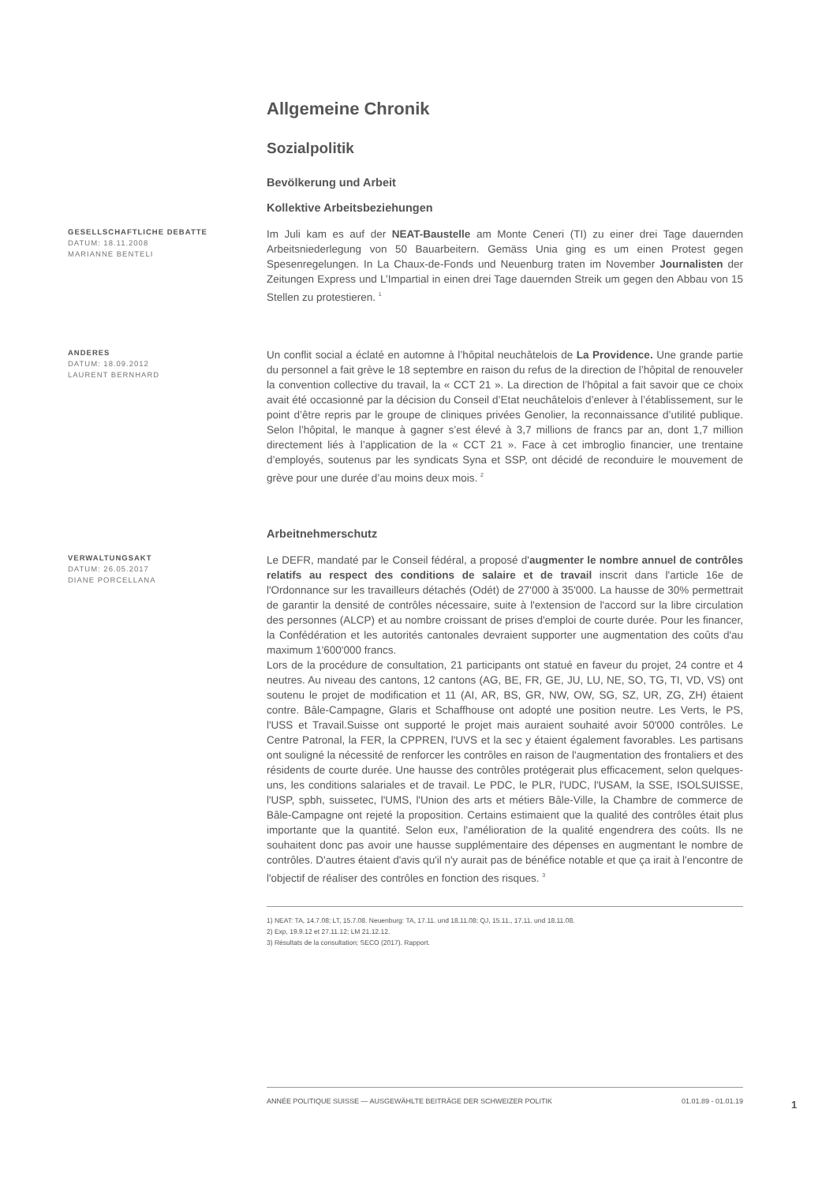Allgemeine Chronik
Sozialpolitik
Bevölkerung und Arbeit
Kollektive Arbeitsbeziehungen
GESELLSCHAFTLICHE DEBATTE
DATUM: 18.11.2008
MARIANNE BENTELI
Im Juli kam es auf der NEAT-Baustelle am Monte Ceneri (TI) zu einer drei Tage dauernden Arbeitsniederlegung von 50 Bauarbeitern. Gemäss Unia ging es um einen Protest gegen Spesenregelungen. In La Chaux-de-Fonds und Neuenburg traten im November Journalisten der Zeitungen Express und L’Impartial in einen drei Tage dauernden Streik um gegen den Abbau von 15 Stellen zu protestieren. <sup>1</sup>
ANDERES
DATUM: 18.09.2012
LAURENT BERNHARD
Un conflit social a éclaté en automne à l’hôpital neuchâtelois de La Providence. Une grande partie du personnel a fait grève le 18 septembre en raison du refus de la direction de l’hôpital de renouveler la convention collective du travail, la « CCT 21 ». La direction de l’hôpital a fait savoir que ce choix avait été occasionné par la décision du Conseil d’Etat neuchâtelois d’enlever à l’établissement, sur le point d’être repris par le groupe de cliniques privées Genolier, la reconnaissance d’utilité publique. Selon l’hôpital, le manque à gagner s’est élevé à 3,7 millions de francs par an, dont 1,7 million directement liés à l’application de la « CCT 21 ». Face à cet imbroglio financier, une trentaine d’employés, soutenus par les syndicats Syna et SSP, ont décidé de reconduire le mouvement de grève pour une durée d’au moins deux mois. <sup>2</sup>
Arbeitnehmerschutz
VERWALTUNGSAKT
DATUM: 26.05.2017
DIANE PORCELLANA
Le DEFR, mandaté par le Conseil fédéral, a proposé d'augmenter le nombre annuel de contrôles relatifs au respect des conditions de salaire et de travail inscrit dans l'article 16e de l'Ordonnance sur les travailleurs détachés (Odét) de 27'000 à 35'000. La hausse de 30% permettrait de garantir la densité de contrôles nécessaire, suite à l'extension de l'accord sur la libre circulation des personnes (ALCP) et au nombre croissant de prises d'emploi de courte durée. Pour les financer, la Confédération et les autorités cantonales devraient supporter une augmentation des coûts d'au maximum 1'600'000 francs.
Lors de la procédure de consultation, 21 participants ont statué en faveur du projet, 24 contre et 4 neutres. Au niveau des cantons, 12 cantons (AG, BE, FR, GE, JU, LU, NE, SO, TG, TI, VD, VS) ont soutenu le projet de modification et 11 (AI, AR, BS, GR, NW, OW, SG, SZ, UR, ZG, ZH) étaient contre. Bâle-Campagne, Glaris et Schaffhouse ont adopté une position neutre. Les Verts, le PS, l'USS et Travail.Suisse ont supporté le projet mais auraient souhaité avoir 50'000 contrôles. Le Centre Patronal, la FER, la CPPREN, l'UVS et la sec y étaient également favorables. Les partisans ont souligné la nécessité de renforcer les contrôles en raison de l'augmentation des frontaliers et des résidents de courte durée. Une hausse des contrôles protégerait plus efficacement, selon quelques-uns, les conditions salariales et de travail. Le PDC, le PLR, l'UDC, l'USAM, la SSE, ISOLSUISSE, l'USP, spbh, suissetec, l'UMS, l'Union des arts et métiers Bâle-Ville, la Chambre de commerce de Bâle-Campagne ont rejeté la proposition. Certains estimaient que la qualité des contrôles était plus importante que la quantité. Selon eux, l'amélioration de la qualité engendrera des coûts. Ils ne souhaitent donc pas avoir une hausse supplémentaire des dépenses en augmentant le nombre de contrôles. D'autres étaient d'avis qu'il n'y aurait pas de bénéfice notable et que ça irait à l'encontre de l'objectif de réaliser des contrôles en fonction des risques. <sup>3</sup>
1) NEAT: TA, 14.7.08; LT, 15.7.08. Neuenburg: TA, 17.11. und 18.11.08; QJ, 15.11., 17.11. und 18.11.08.
2) Exp, 19.9.12 et 27.11.12; LM 21.12.12.
3) Résultats de la consultation; SECO (2017). Rapport.
ANNÉE POLITIQUE SUISSE — AUSGEWÄHLTE BEITRÄGE DER SCHWEIZER POLITIK 01.01.89 - 01.01.19
1